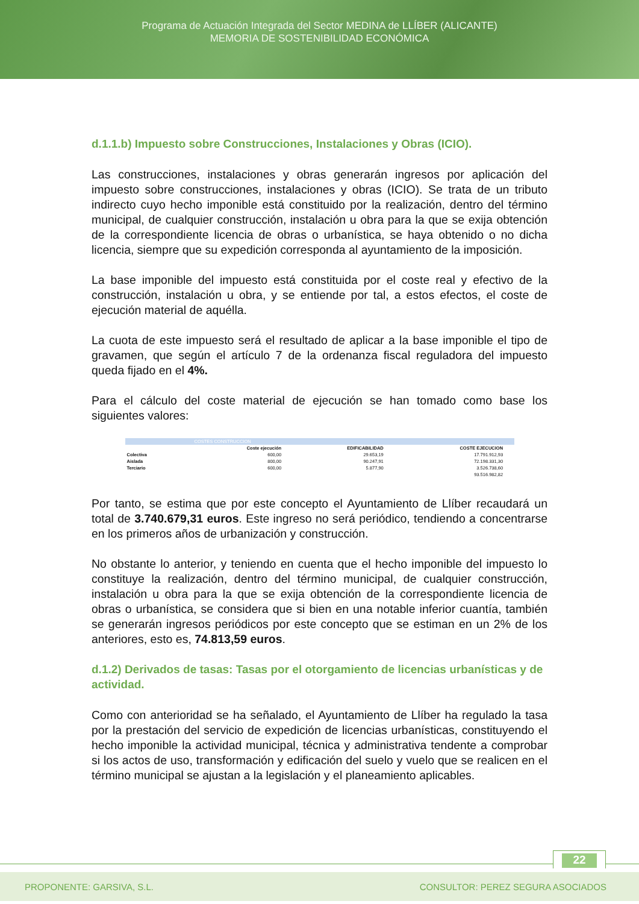Programa de Actuación Integrada del Sector MEDINA de LLÍBER (ALICANTE)
MEMORIA DE SOSTENIBILIDAD ECONÓMICA
d.1.1.b) Impuesto sobre Construcciones, Instalaciones y Obras (ICIO).
Las construcciones, instalaciones y obras generarán ingresos por aplicación del impuesto sobre construcciones, instalaciones y obras (ICIO). Se trata de un tributo indirecto cuyo hecho imponible está constituido por la realización, dentro del término municipal, de cualquier construcción, instalación u obra para la que se exija obtención de la correspondiente licencia de obras o urbanística, se haya obtenido o no dicha licencia, siempre que su expedición corresponda al ayuntamiento de la imposición.
La base imponible del impuesto está constituida por el coste real y efectivo de la construcción, instalación u obra, y se entiende por tal, a estos efectos, el coste de ejecución material de aquélla.
La cuota de este impuesto será el resultado de aplicar a la base imponible el tipo de gravamen, que según el artículo 7 de la ordenanza fiscal reguladora del impuesto queda fijado en el 4%.
Para el cálculo del coste material de ejecución se han tomado como base los siguientes valores:
| COSTES CONSTRUCCION | | | | |
| | Coste ejecución | EDIFICABILIDAD | COSTE EJECUCION | |
| Colectiva | 600,00 | 29.653,19 | 17.791.912,93 | |
| Aislada | 800,00 | 90.247,91 | 72.198.331,30 | |
| Terciario | 600,00 | 5.877,90 | 3.526.738,60 | |
| | | | 93.516.982,82 | |
Por tanto, se estima que por este concepto el Ayuntamiento de Llíber recaudará un total de 3.740.679,31 euros. Este ingreso no será periódico, tendiendo a concentrarse en los primeros años de urbanización y construcción.
No obstante lo anterior, y teniendo en cuenta que el hecho imponible del impuesto lo constituye la realización, dentro del término municipal, de cualquier construcción, instalación u obra para la que se exija obtención de la correspondiente licencia de obras o urbanística, se considera que si bien en una notable inferior cuantía, también se generarán ingresos periódicos por este concepto que se estiman en un 2% de los anteriores, esto es, 74.813,59 euros.
d.1.2) Derivados de tasas: Tasas por el otorgamiento de licencias urbanísticas y de actividad.
Como con anterioridad se ha señalado, el Ayuntamiento de Llíber ha regulado la tasa por la prestación del servicio de expedición de licencias urbanísticas, constituyendo el hecho imponible la actividad municipal, técnica y administrativa tendente a comprobar si los actos de uso, transformación y edificación del suelo y vuelo que se realicen en el término municipal se ajustan a la legislación y el planeamiento aplicables.
22
PROPONENTE: GARSIVA, S.L. CONSULTOR: PEREZ SEGURA ASOCIADOS